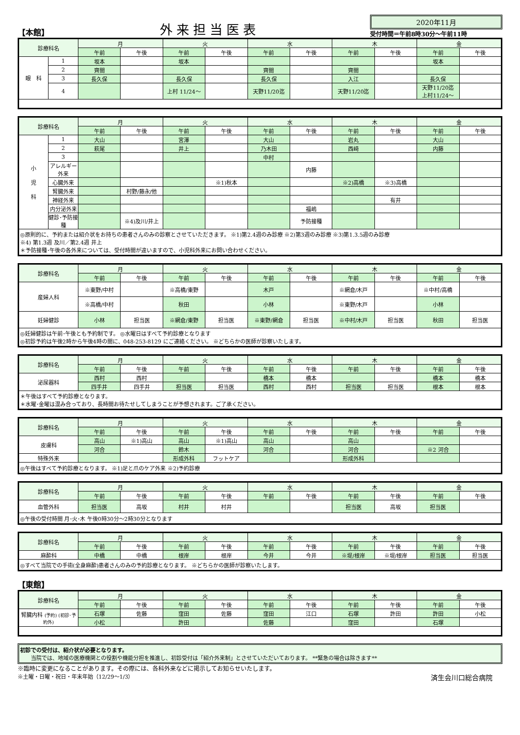【本館】
外来担当医表
2020年11月
受付時間＝午前8時30分～午前11時
| 診療科名 | | 月 | | 火 | | 水 | | 木 | | 金 | |
| --- | --- | --- | --- | --- | --- | --- | --- | --- | --- | --- | --- |
| | | 午前 | 午後 | 午前 | 午後 | 午前 | 午後 | 午前 | 午後 | 午前 | 午後 |
| 眼 科 | 1 | 坂本 | | 坂本 | | | | | | 坂本 | |
| | 2 | 齊間 | | | | 齊間 | | 齊間 | | | |
| | 3 | 長久保 | | 長久保 | | 長久保 | | 入江 | | 長久保 | |
| | 4 | | | 上村 11/24～ | | 天野11/20迄 | | 天野11/20迄 | | 天野11/20迄 上村11/24～ | |
| 診療科名 | | 月 | | 火 | | 水 | | 木 | | 金 | |
| --- | --- | --- | --- | --- | --- | --- | --- | --- | --- | --- | --- |
| | | 午前 | 午後 | 午前 | 午後 | 午前 | 午後 | 午前 | 午後 | 午前 | 午後 |
| 小 児 科 | 1 | 大山 | | 宮澤 | | 大山 | | 岩丸 | | 大山 | |
| | 2 | 萩尾 | | 井上 | | 乃木田 | | 西﨑 | | 内藤 | |
| | 3 | | | | | 中村 | | | | | |
| | アレルギー外来 | | | | | | 内藤 | | | | |
| | 心臓外来 | | | | ※1)秋本 | | | ※2)高橋 | ※3)高橋 | | |
| | 腎臓外来 | | 村野/藤永/他 | | | | | | | | |
| | 神経外来 | | | | | | | | 有井 | | |
| | 内分泌外来 | | | | | | 福嶋 | | | | |
| | 健診･予防接種 | | ※4)及川/井上 | | | | 予防接種 | | | | |
| ◎原則的に、予約または紹介状をお持ちの患者さんのみの診察とさせていただきます。 ※1)第2.4週のみ診療 ※2)第3週のみ診療 ※3)第1.3.5週のみ診療 ※4) 第1.3週 及川／第2.4週 井上 ＊予防接種･午後の各外来については、受付時間が違いますので、小児科外来にお問い合わせください。 | | | | | | | | | | | |
| 診療科名 | 月 | | 火 | | 水 | | 木 | | 金 | |
| --- | --- | --- | --- | --- | --- | --- | --- | --- | --- | --- |
| | 午前 | 午後 | 午前 | 午後 | 午前 | 午後 | 午前 | 午後 | 午前 | 午後 |
| 産婦人科 | ※東野/中村 | | ※高橋/東野 | | 木戸 | | ※網倉/木戸 | | ※中村/高橋 | |
| | ※高橋/中村 | | 秋田 | | 小林 | | ※東野/木戸 | | 小林 | |
| 妊婦健診 | 小林 | 担当医 | ※網倉/東野 | 担当医 | ※東野/網倉 | 担当医 | ※中村/木戸 | 担当医 | 秋田 | 担当医 |
| ◎妊婦健診は午前･午後とも予約制です。 ◎水曜日はすべて予約診療となります ◎初診予約は午後2時から午後4時の間に、048-253-8129 にご連絡ください。 ※どちらかの医師が診察いたします。 | | | | | | | | | | |
| 診療科名 | 月 | | 火 | | 水 | | 木 | | 金 | |
| --- | --- | --- | --- | --- | --- | --- | --- | --- | --- | --- |
| | 午前 | 午後 | 午前 | 午後 | 午前 | 午後 | 午前 | 午後 | 午前 | 午後 |
| 泌尿器科 | 西村 | 西村 | | | 橋本 | 橋本 | | | 橋本 | 橋本 |
| | 四手井 | 四手井 | 担当医 | 担当医 | 西村 | 西村 | 担当医 | 担当医 | 根本 | 根本 |
| ＊午後はすべて予約診療となります。 ＊水曜･金曜は混み合っており、長時間お待たせしてしまうことが予想されます。ご了承ください。 | | | | | | | | | | |
| 診療科名 | 月 | | 火 | | 水 | | 木 | | 金 | |
| --- | --- | --- | --- | --- | --- | --- | --- | --- | --- | --- |
| | 午前 | 午後 | 午前 | 午後 | 午前 | 午後 | 午前 | 午後 | 午前 | 午後 |
| 皮膚科 | 高山 | ※1)高山 | 高山 | ※1)高山 | 高山 | | 高山 | | | |
| | 河合 | | 鈴木 | | 河合 | | 河合 | | ※2 河合 | |
| 特殊外来 | | | 形成外科 | フットケア | | | 形成外科 | | | |
| ◎午後はすべて予約診療となります。 ※1)足と爪のケア外来 ※2)予約診療 | | | | | | | | | | |
| 診療科名 | 月 | | 火 | | 水 | | 木 | | 金 | |
| --- | --- | --- | --- | --- | --- | --- | --- | --- | --- | --- |
| | 午前 | 午後 | 午前 | 午後 | 午前 | 午後 | 午前 | 午後 | 午前 | 午後 |
| 血管外科 | 担当医 | 高坂 | 村井 | 村井 | | | 担当医 | 高坂 | 担当医 | |
| ◎午後の受付時間 月･火･木 午後0時30分～2時30分となります | | | | | | | | | | |
| 診療科名 | 月 | | 火 | | 水 | | 木 | | 金 | |
| --- | --- | --- | --- | --- | --- | --- | --- | --- | --- | --- |
| | 午前 | 午後 | 午前 | 午後 | 午前 | 午後 | 午前 | 午後 | 午前 | 午後 |
| 麻酔科 | 中橋 | 中橋 | 根岸 | 根岸 | 今井 | 今井 | ※堤/根岸 | ※堤/根岸 | 担当医 | 担当医 |
| ◎すべて当院での手術(全身麻酔)患者さんのみの予約診療となります。 ※どちらかの医師が診察いたします。 | | | | | | | | | | |
【東館】
| 診療科名 | 月 | | 火 | | 水 | | 木 | | 金 | |
| --- | --- | --- | --- | --- | --- | --- | --- | --- | --- | --- |
| | 午前 | 午後 | 午前 | 午後 | 午前 | 午後 | 午前 | 午後 | 午前 | 午後 |
| 腎臓内科 (予約) (初診･予約外) | 石塚 | 佐藤 | 窪田 | 佐藤 | 窪田 | 江口 | 石塚 | 許田 | 許田 | 小松 |
| | 小松 | | 許田 | | 佐藤 | | 窪田 | | 石塚 | |
初診での受付は、紹介状が必要となります。
　　当院では、地域の医療機関との役割や機能分担を推進し、初診受付は「紹介外来制」とさせていただいております。 **緊急の場合は除きます**
※臨時に変更になることがあります。その際には、各科外来などに掲示してお知らせいたします。
※土曜・日曜・祝日・年末年始（12/29～1/3） 済生会川口総合病院